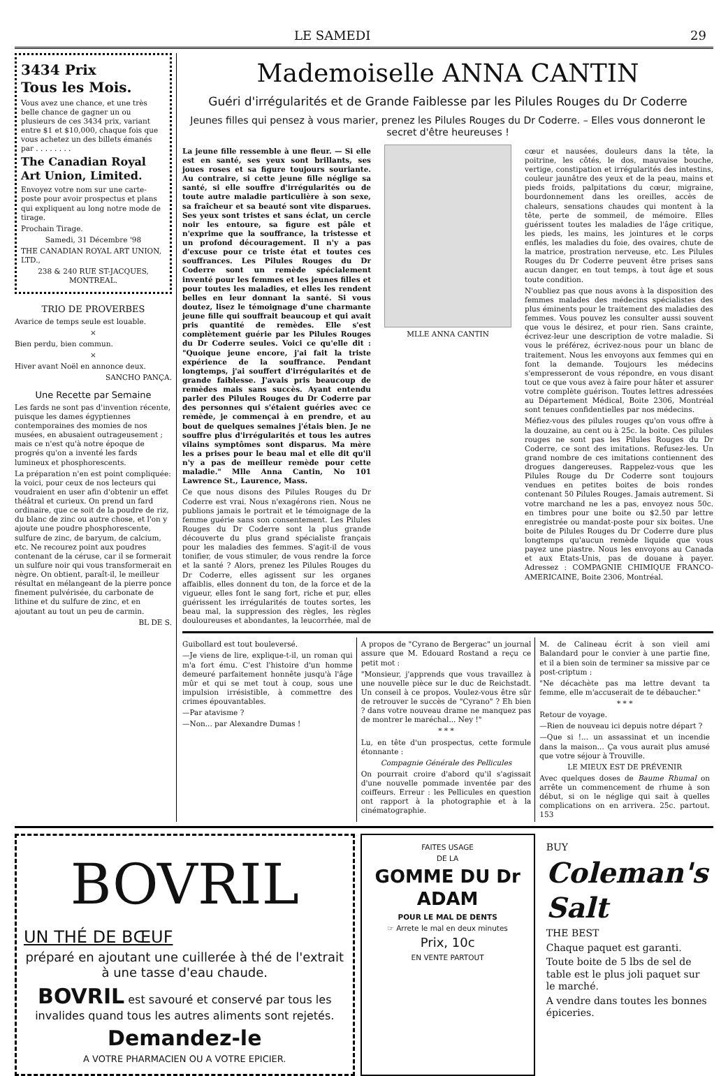LE SAMEDI 29
3434 Prix
Tous les Mois.
Vous avez une chance, et une très belle chance de gagner un ou plusieurs de ces 3434 prix, variant entre $1 et $10,000, chaque fois que vous achetez un des billets émanés par . . . . . . . .
The Canadian Royal Art Union, Limited.
Envoyez votre nom sur une carte-poste pour avoir prospectus et plans qui expliquent au long notre mode de tirage.
Prochain Tirage.
Samedi, 31 Décembre '98
THE CANADIAN ROYAL ART UNION, LTD.,
238 & 240 RUE ST-JACQUES, MONTREAL.
TRIO DE PROVERBES
Avarice de temps seule est louable.
×
Bien perdu, bien commun.
×
Hiver avant Noël en annonce deux.
SANCHO PANÇA.
Une Recette par Semaine
Les fards ne sont pas d'invention récente, puisque les dames égyptiennes contemporaines des momies de nos musées, en abusaient outrageusement ; mais ce n'est qu'à notre époque de progrés qu'on a inventé les fards lumineux et phosphorescents.
La préparation n'en est point compliquée: la voici, pour ceux de nos lecteurs qui voudraient en user afin d'obtenir un effet théâtral et curieux. On prend un fard ordinaire, que ce soit de la poudre de riz, du blanc de zinc ou autre chose, et l'on y ajoute une poudre phosphorescente, sulfure de zinc, de baryum, de calcium, etc. Ne recourez point aux poudres contenant de la céruse, car il se formerait un sulfure noir qui vous transformerait en nègre. On obtient, paraît-il, le meilleur résultat en mélangeant de la pierre ponce finement pulvérisée, du carbonate de lithine et du sulfure de zinc, et en ajoutant au tout un peu de carmin.
BL DE S.
Mademoiselle ANNA CANTIN
Guéri d'irrégularités et de Grande Faiblesse par les Pilules Rouges du Dr Coderre
Jeunes filles qui pensez à vous marier, prenez les Pilules Rouges du Dr Coderre. – Elles vous donneront le secret d'être heureuses !
La jeune fille ressemble à une fleur. — Si elle est en santé, ses yeux sont brillants, ses joues roses et sa figure toujours souriante. Au contraire, si cette jeune fille néglige sa santé, si elle souffre d'irrégularités ou de toute autre maladie particulière à son sexe, sa fraîcheur et sa beauté sont vite disparues. Ses yeux sont tristes et sans éclat, un cercle noir les entoure, sa figure est pâle et n'exprime que la souffrance, la tristesse et un profond découragement. Il n'y a pas d'excuse pour ce triste état et toutes ces souffrances. Les Pilules Rouges du Dr Coderre sont un remède spécialement inventé pour les femmes et les jeunes filles et pour toutes les maladies, et elles les rendent belles en leur donnant la santé. Si vous doutez, lisez le témoignage d'une charmante jeune fille qui souffrait beaucoup et qui avait pris quantité de remèdes. Elle s'est complètement guérie par les Pilules Rouges du Dr Coderre seules. Voici ce qu'elle dit : "Quoique jeune encore, j'ai fait la triste expérience de la souffrance. Pendant longtemps, j'ai souffert d'irrégularités et de grande faiblesse. J'avais pris beaucoup de remèdes mais sans succès. Ayant entendu parler des Pilules Rouges du Dr Coderre par des personnes qui s'étaient guéries avec ce remède, je commençai à en prendre, et au bout de quelques semaines j'étais bien. Je ne souffre plus d'irrégularités et tous les autres vilains symptômes sont disparus. Ma mère les a prises pour le beau mal et elle dit qu'il n'y a pas de meilleur remède pour cette maladie." Mlle Anna Cantin, No 101 Lawrence St., Laurence, Mass.
Ce que nous disons des Pilules Rouges du Dr Coderre est vrai. Nous n'exagérons rien. Nous ne publions jamais le portrait et le témoignage de la femme guérie sans son consentement. Les Pilules Rouges du Dr Coderre sont la plus grande découverte du plus grand spécialiste français pour les maladies des femmes. S'agit-il de vous tonifier, de vous stimuler, de vous rendre la force et la santé ? Alors, prenez les Pilules Rouges du Dr Coderre, elles agissent sur les organes affaiblis, elles donnent du ton, de la force et de la vigueur, elles font le sang fort, riche et pur, elles guérissent les irrégularités de toutes sortes, les beau mal, la suppression des règles, les règles douloureuses et abondantes, la leucorrhée, mal de
MLLE ANNA CANTIN cœur et nausées, douleurs dans la tête, la poitrine, les côtés, le dos, mauvaise bouche, vertige, constipation et irrégularités des intestins, couleur jaunâtre des yeux et de la peau, mains et pieds froids, palpitations du cœur, migraine, bourdonnement dans les oreilles, accès de chaleurs, sensations chaudes qui montent à la tête, perte de sommeil, de mémoire. Elles guérissent toutes les maladies de l'âge critique, les pieds, les mains, les jointures et le corps enflés, les maladies du foie, des ovaires, chute de la matrice, prostration nerveuse, etc. Les Pilules Rouges du Dr Coderre peuvent être prises sans aucun danger, en tout temps, à tout âge et sous toute condition.
N'oubliez pas que nous avons à la disposition des femmes malades des médecins spécialistes des plus éminents pour le traitement des maladies des femmes. Vous pouvez les consulter aussi souvent que vous le désirez, et pour rien. Sans crainte, écrivez-leur une description de votre maladie. Si vous le préférez, écrivez-nous pour un blanc de traitement. Nous les envoyons aux femmes qui en font la demande. Toujours les médecins s'empresseront de vous répondre, en vous disant tout ce que vous avez à faire pour hâter et assurer votre complète guérison. Toutes lettres adressées au Département Médical, Boite 2306, Montréal sont tenues confidentielles par nos médecins.
Méfiez-vous des pilules rouges qu'on vous offre à la douzaine, au cent ou à 25c. la boite. Ces pilules rouges ne sont pas les Pilules Rouges du Dr Coderre, ce sont des imitations. Refusez-les. Un grand nombre de ces imitations contiennent des drogues dangereuses. Rappelez-vous que les Pilules Rouge du Dr Coderre sont toujours vendues en petites boites de bois rondes contenant 50 Pilules Rouges. Jamais autrement. Si votre marchand ne les a pas, envoyez nous 50c. en timbres pour une boite ou $2.50 par lettre enregistrée ou mandat-poste pour six boites. Une boite de Pilules Rouges du Dr Coderre dure plus longtemps qu'aucun remède liquide que vous payez une piastre. Nous les envoyons au Canada et aux Etats-Unis, pas de douane à payer. Adressez : COMPAGNIE CHIMIQUE FRANCO-AMERICAINE, Boite 2306, Montréal.
Guibollard est tout bouleversé.
—Je viens de lire, explique-t-il, un roman qui m'a fort ému. C'est l'histoire d'un homme demeuré parfaitement honnête jusqu'à l'âge mûr et qui se met tout à coup, sous une impulsion irrésistible, à commettre des crimes épouvantables.
—Par atavisme ?
—Non... par Alexandre Dumas !
A propos de "Cyrano de Bergerac" un journal assure que M. Edouard Rostand a reçu ce petit mot :
"Monsieur, j'apprends que vous travaillez à une nouvelle pièce sur le duc de Reichstadt. Un conseil à ce propos. Voulez-vous être sûr de retrouver le succès de "Cyrano" ? Eh bien ? dans votre nouveau drame ne manquez pas de montrer le maréchal... Ney !"
* * *
Lu, en tête d'un prospectus, cette formule étonnante :
Compagnie Générale des Pellicules
On pourrait croire d'abord qu'il s'agissait d'une nouvelle pommade inventée par des coiffeurs. Erreur : les Pellicules en question ont rapport à la photographie et à la cinématographie.
M. de Calineau écrit à son vieil ami Balandard pour le convier à une partie fine, et il a bien soin de terminer sa missive par ce post-criptum :
"Ne décachète pas ma lettre devant ta femme, elle m'accuserait de te débaucher."
* * *
Retour de voyage.
—Rien de nouveau ici depuis notre départ ?
—Que si !... un assassinat et un incendie dans la maison... Ça vous aurait plus amusé que votre séjour à Trouville.
LE MIEUX EST DE PRÉVENIR
Avec quelques doses de Baume Rhumal on arrête un commencement de rhume à son début, si on le néglige qui sait à quelles complications on en arrivera. 25c. partout. 153
BOVRIL
UN THÉ DE BŒUF
préparé en ajoutant une cuillerée à thé de l'extrait à une tasse d'eau chaude.
BOVRIL est savouré et conservé par tous les invalides quand tous les autres aliments sont rejetés.
Demandez-le
A VOTRE PHARMACIEN OU A VOTRE EPICIER.
FAITES USAGE
DE LA
GOMME DU Dr ADAM
POUR LE MAL DE DENTS
☞ Arrete le mal en deux minutes
Prix, 10c
EN VENTE PARTOUT
BUY
Coleman's Salt
THE BEST
Chaque paquet est garanti.
Toute boite de 5 lbs de sel de table est le plus joli paquet sur le marché.
A vendre dans toutes les bonnes épiceries.